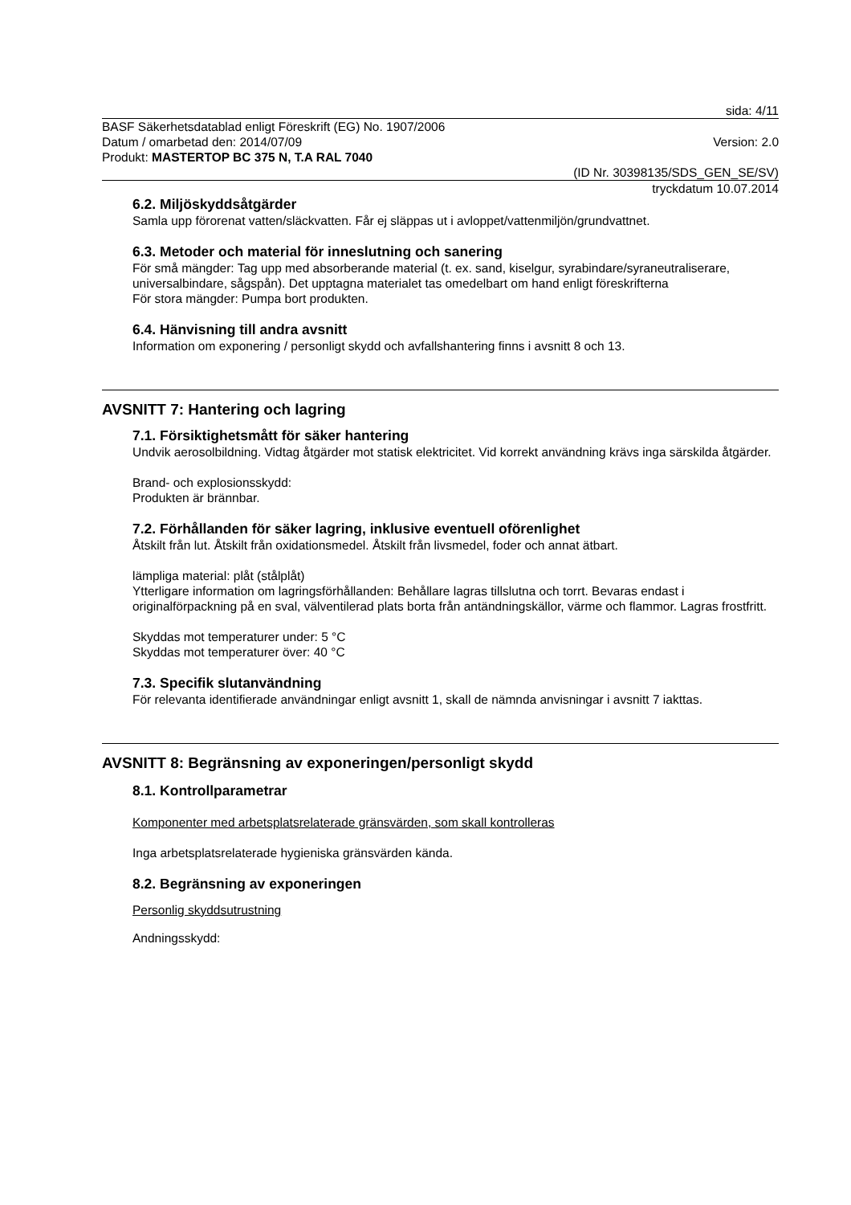sida: 4/11
BASF Säkerhetsdatablad enligt Föreskrift (EG) No. 1907/2006
Datum / omarbetad den: 2014/07/09 Version: 2.0
Produkt: MASTERTOP BC 375 N, T.A RAL 7040
(ID Nr. 30398135/SDS_GEN_SE/SV)
tryckdatum 10.07.2014
6.2. Miljöskyddsåtgärder
Samla upp förorenat vatten/släckvatten. Får ej släppas ut i avloppet/vattenmiljön/grundvattnet.
6.3. Metoder och material för inneslutning och sanering
För små mängder: Tag upp med absorberande material (t. ex. sand, kiselgur, syrabindare/syraneutraliserare, universalbindare, sågspån). Det upptagna materialet tas omedelbart om hand enligt föreskrifterna
För stora mängder: Pumpa bort produkten.
6.4. Hänvisning till andra avsnitt
Information om exponering / personligt skydd och avfallshantering finns i avsnitt 8 och 13.
AVSNITT 7: Hantering och lagring
7.1. Försiktighetsmått för säker hantering
Undvik aerosolbildning. Vidtag åtgärder mot statisk elektricitet. Vid korrekt användning krävs inga särskilda åtgärder.
Brand- och explosionsskydd:
Produkten är brännbar.
7.2. Förhållanden för säker lagring, inklusive eventuell oförenlighet
Åtskilt från lut. Åtskilt från oxidationsmedel. Åtskilt från livsmedel, foder och annat ätbart.
lämpliga material: plåt (stålplåt)
Ytterligare information om lagringsförhållanden: Behållare lagras tillslutna och torrt. Bevaras endast i originalförpackning på en sval, välventilerad plats borta från antändningskällor, värme och flammor. Lagras frostfritt.
Skyddas mot temperaturer under: 5 °C
Skyddas mot temperaturer över: 40 °C
7.3. Specifik slutanvändning
För relevanta identifierade användningar enligt avsnitt 1, skall de nämnda anvisningar i avsnitt 7 iakttas.
AVSNITT 8: Begränsning av exponeringen/personligt skydd
8.1. Kontrollparametrar
Komponenter med arbetsplatsrelaterade gränsvärden, som skall kontrolleras
Inga arbetsplatsrelaterade hygieniska gränsvärden kända.
8.2. Begränsning av exponeringen
Personlig skyddsutrustning
Andningsskydd: